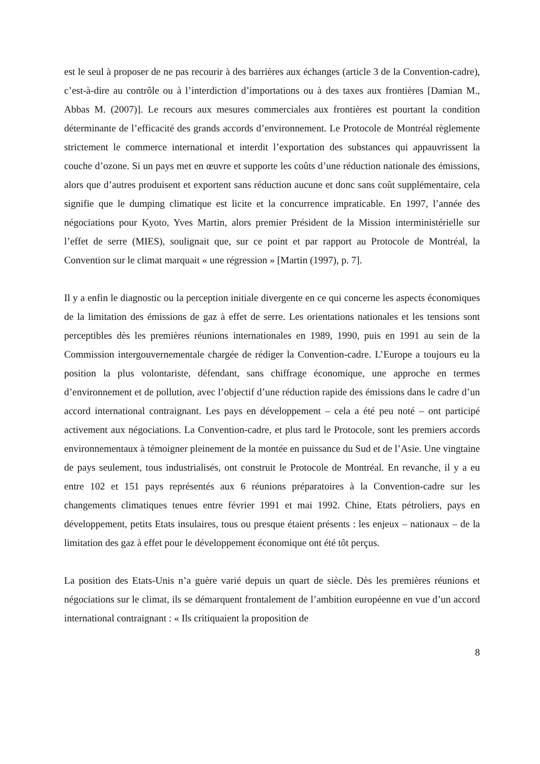est le seul à proposer de ne pas recourir à des barrières aux échanges (article 3 de la Convention-cadre), c’est-à-dire au contrôle ou à l’interdiction d’importations ou à des taxes aux frontières [Damian M., Abbas M. (2007)]. Le recours aux mesures commerciales aux frontières est pourtant la condition déterminante de l’efficacité des grands accords d’environnement. Le Protocole de Montréal règlemente strictement le commerce international et interdit l’exportation des substances qui appauvrissent la couche d’ozone. Si un pays met en œuvre et supporte les coûts d’une réduction nationale des émissions, alors que d’autres produisent et exportent sans réduction aucune et donc sans coût supplémentaire, cela signifie que le dumping climatique est licite et la concurrence impraticable. En 1997, l’année des négociations pour Kyoto, Yves Martin, alors premier Président de la Mission interministérielle sur l’effet de serre (MIES), soulignait que, sur ce point et par rapport au Protocole de Montréal, la Convention sur le climat marquait « une régression » [Martin (1997), p. 7].
Il y a enfin le diagnostic ou la perception initiale divergente en ce qui concerne les aspects économiques de la limitation des émissions de gaz à effet de serre. Les orientations nationales et les tensions sont perceptibles dès les premières réunions internationales en 1989, 1990, puis en 1991 au sein de la Commission intergouvernementale chargée de rédiger la Convention-cadre. L’Europe a toujours eu la position la plus volontariste, défendant, sans chiffrage économique, une approche en termes d’environnement et de pollution, avec l’objectif d’une réduction rapide des émissions dans le cadre d’un accord international contraignant. Les pays en développement – cela a été peu noté – ont participé activement aux négociations. La Convention-cadre, et plus tard le Protocole, sont les premiers accords environnementaux à témoigner pleinement de la montée en puissance du Sud et de l’Asie. Une vingtaine de pays seulement, tous industrialisés, ont construit le Protocole de Montréal. En revanche, il y a eu entre 102 et 151 pays représentés aux 6 réunions préparatoires à la Convention-cadre sur les changements climatiques tenues entre février 1991 et mai 1992. Chine, Etats pétroliers, pays en développement, petits Etats insulaires, tous ou presque étaient présents : les enjeux – nationaux – de la limitation des gaz à effet pour le développement économique ont été tôt perçus.
La position des Etats-Unis n’a guère varié depuis un quart de siècle. Dès les premières réunions et négociations sur le climat, ils se démarquent frontalement de l’ambition européenne en vue d’un accord international contraignant : « Ils critiquaient la proposition de
8